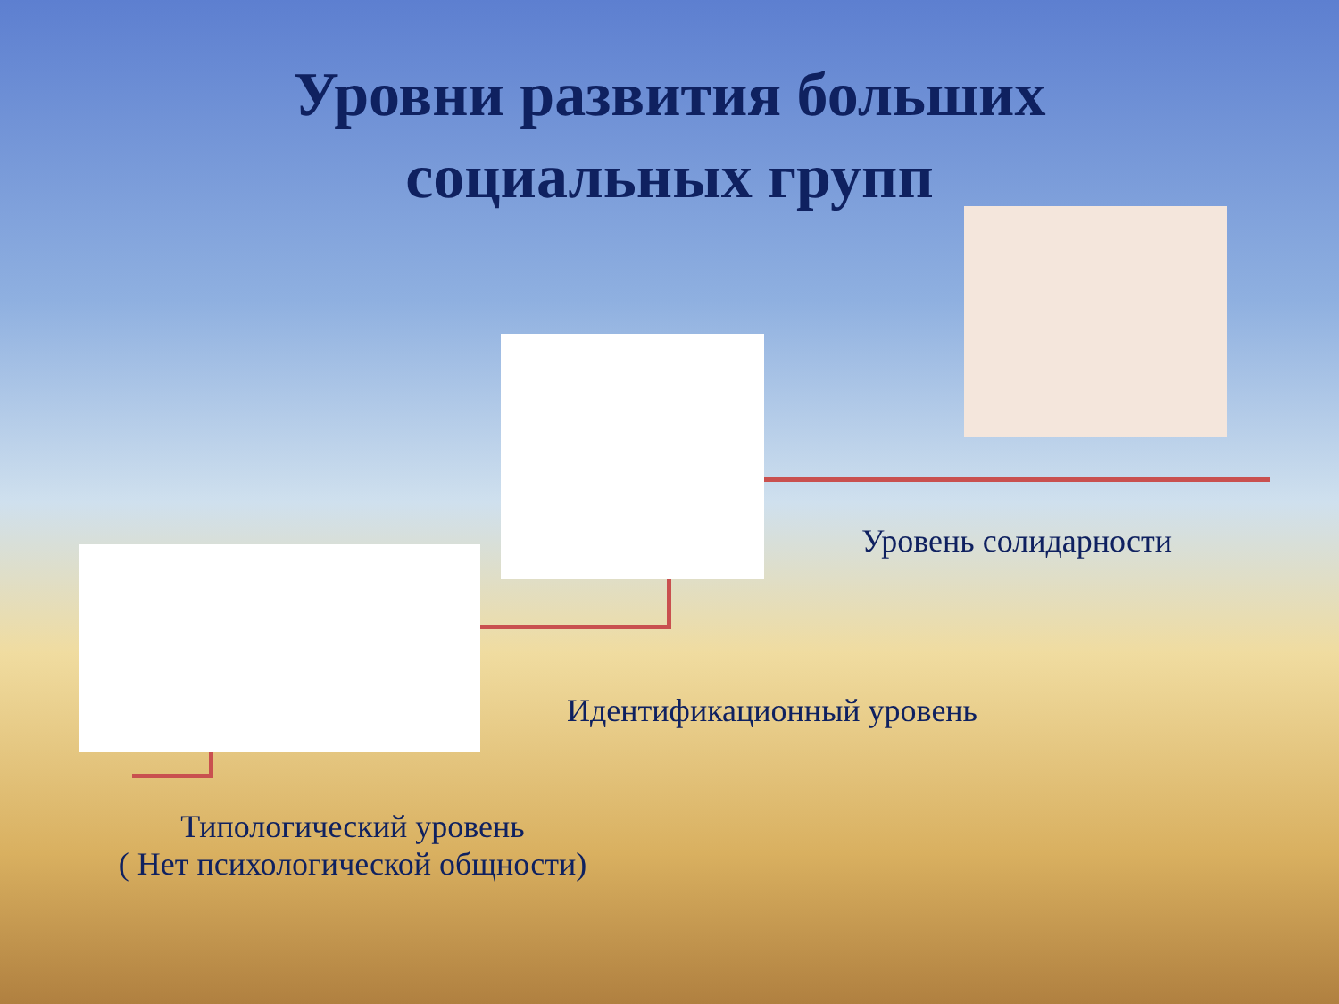Уровни развития больших
социальных групп
Уровень солидарности
Идентификационный уровень
Типологический уровень
( Нет психологической общности)